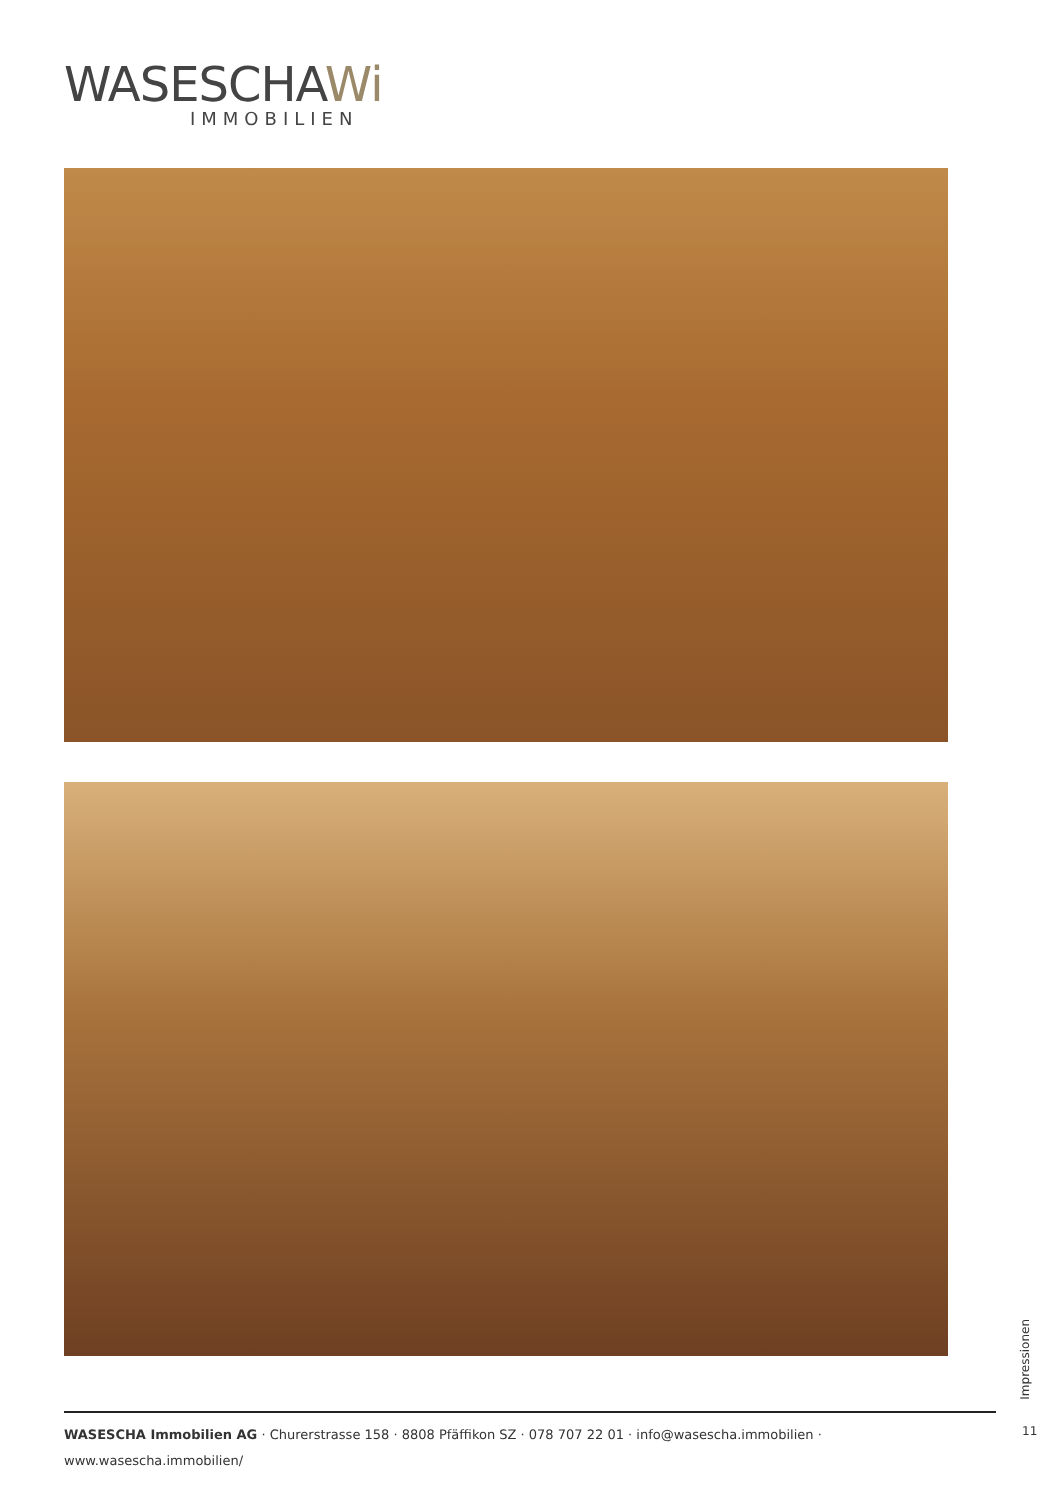WASESCHAWi
IMMOBILIEN
Impressionen
11
WASESCHA Immobilien AG · Churerstrasse 158 · 8808 Pfäffikon SZ · 078 707 22 01 · info@wasescha.immobilien · www.wasescha.immobilien/